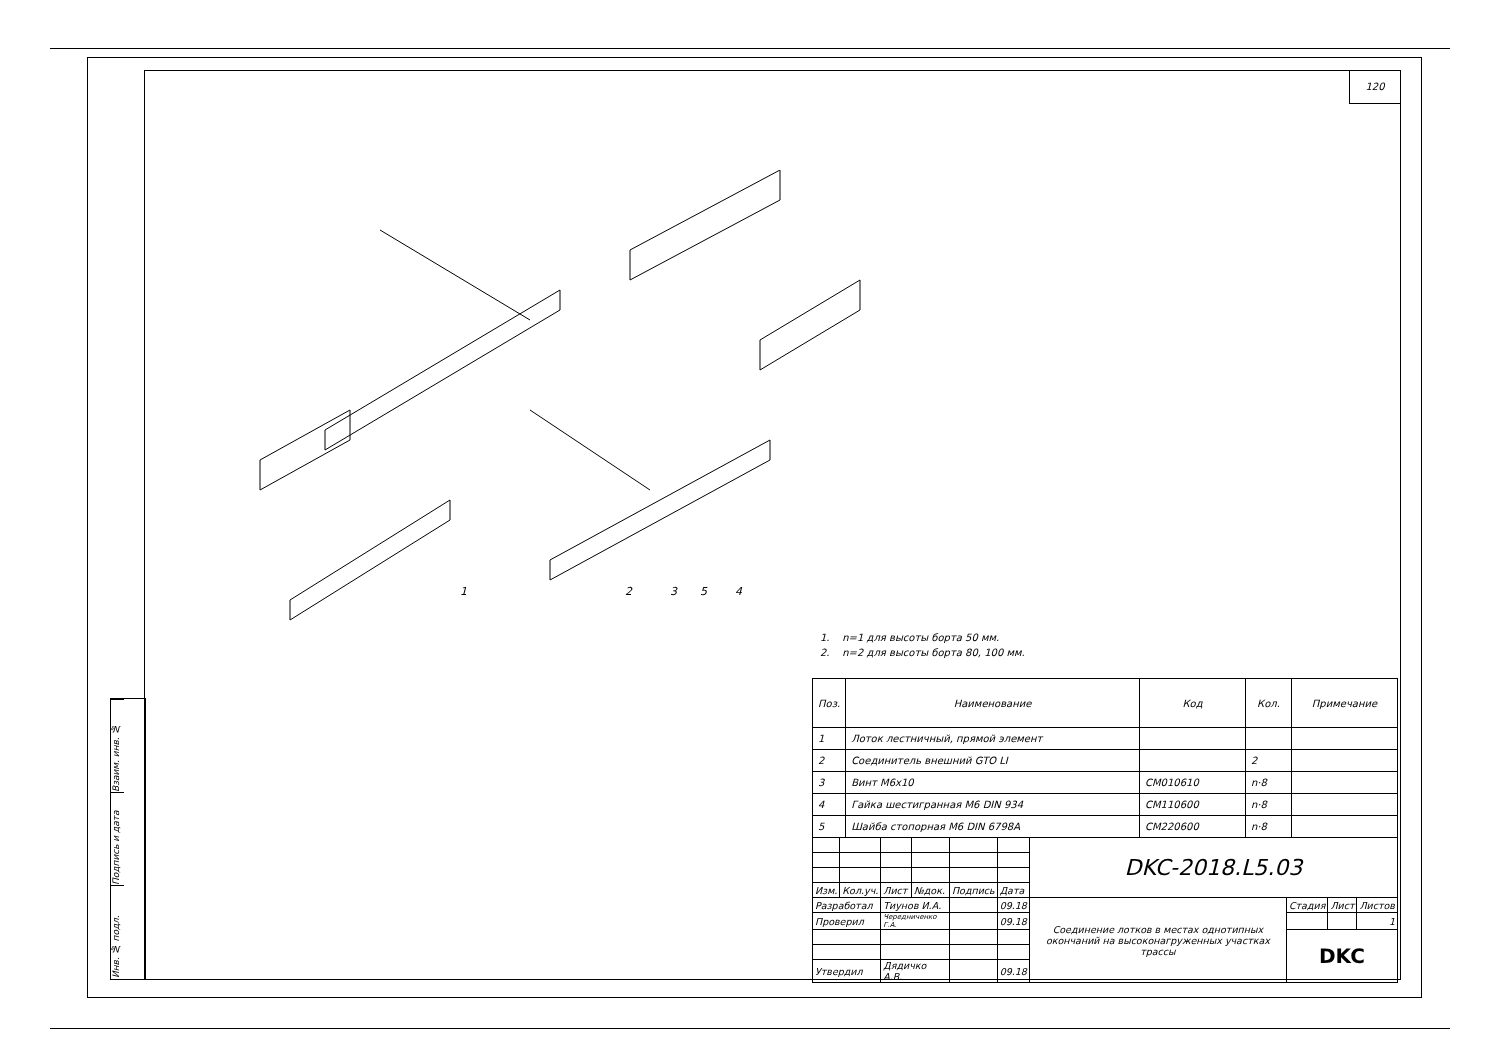120
Взаим. инв. №
Подпись и дата
Инв. № подл.
1
2
3
5
4
1. n=1 для высоты борта 50 мм.
2. n=2 для высоты борта 80, 100 мм.
| Поз. | Наименование | Код | Кол. | Примечание |
| --- | --- | --- | --- | --- |
| 1 | Лоток лестничный, прямой элемент | | | |
| 2 | Соединитель внешний GTO LI | | 2 | |
| 3 | Винт М6х10 | CM010610 | n·8 | |
| 4 | Гайка шестигранная М6 DIN 934 | CM110600 | n·8 | |
| 5 | Шайба стопорная М6 DIN 6798A | CM220600 | n·8 | |
| | | | | | | DKC-2018.L5.03 | | | |
| Изм. | Кол.уч. | Лист | №док. | Подпись | Дата | | | | |
| Разработал | | Тиунов И.А. | | | 09.18 | Соединение лотков в местах однотипных окончаний на высоконагруженных участках трассы | Стадия | Лист | Листов |
| Проверил | | Чередниченко Г.А. | | | 09.18 | | | | 1 |
| | | | | | | | DKC | | |
| Утвердил | | Дядичко А.В. | | | 09.18 | | | | |